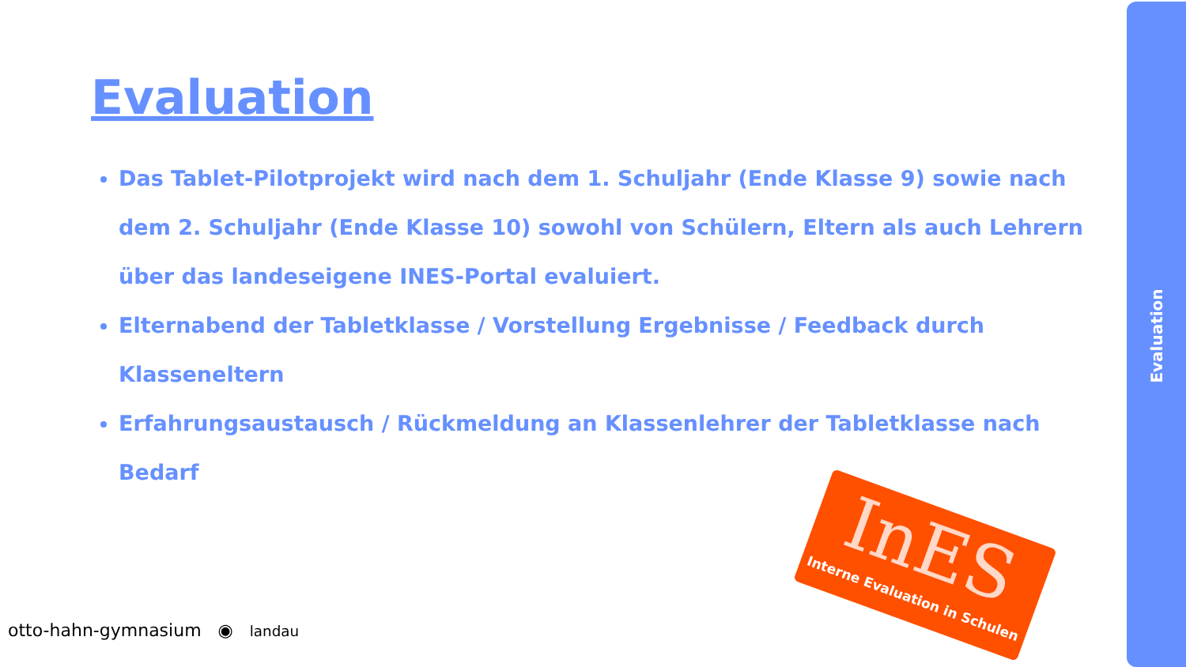Evaluation
Evaluation
Das Tablet-Pilotprojekt wird nach dem 1. Schuljahr (Ende Klasse 9) sowie nach dem 2. Schuljahr (Ende Klasse 10) sowohl von Schülern, Eltern als auch Lehrern über das landeseigene INES-Portal evaluiert.
Elternabend der Tabletklasse / Vorstellung Ergebnisse / Feedback durch Klasseneltern
Erfahrungsaustausch / Rückmeldung an Klassenlehrer der Tabletklasse nach Bedarf
InES
Interne Evaluation in Schulen
otto-hahn-gymnasium ◉ landau